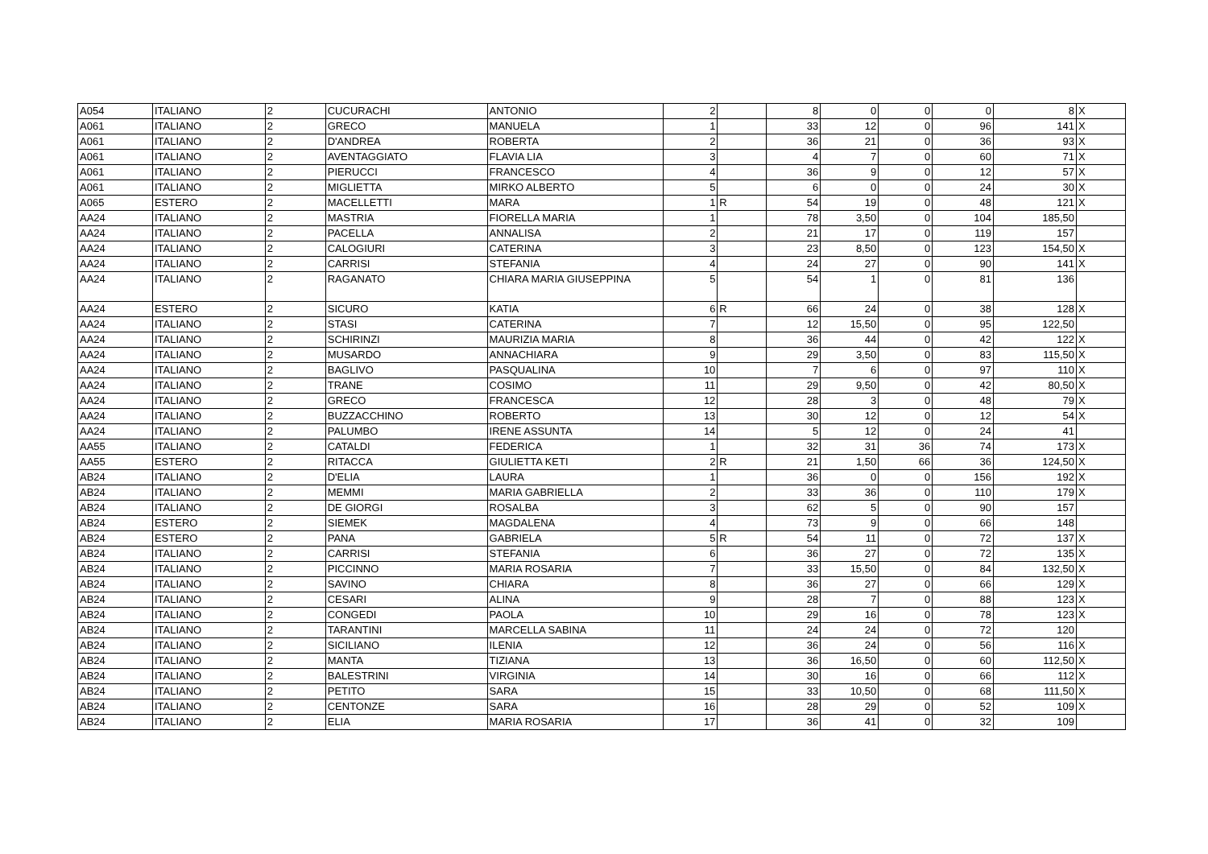| A054 | ITALIANO | 2 | CUCURACHI | ANTONIO | 2 | | 8 | 0 | 0 | 0 | 8 | X |
| A061 | ITALIANO | 2 | GRECO | MANUELA | 1 | | 33 | 12 | 0 | 96 | 141 | X |
| A061 | ITALIANO | 2 | D'ANDREA | ROBERTA | 2 | | 36 | 21 | 0 | 36 | 93 | X |
| A061 | ITALIANO | 2 | AVENTAGGIATO | FLAVIA LIA | 3 | | 4 | 7 | 0 | 60 | 71 | X |
| A061 | ITALIANO | 2 | PIERUCCI | FRANCESCO | 4 | | 36 | 9 | 0 | 12 | 57 | X |
| A061 | ITALIANO | 2 | MIGLIETTA | MIRKO ALBERTO | 5 | | 6 | 0 | 0 | 24 | 30 | X |
| A065 | ESTERO | 2 | MACELLETTI | MARA | 1 | R | 54 | 19 | 0 | 48 | 121 | X |
| AA24 | ITALIANO | 2 | MASTRIA | FIORELLA MARIA | 1 | | 78 | 3,50 | 0 | 104 | 185,50 | |
| AA24 | ITALIANO | 2 | PACELLA | ANNALISA | 2 | | 21 | 17 | 0 | 119 | 157 | |
| AA24 | ITALIANO | 2 | CALOGIURI | CATERINA | 3 | | 23 | 8,50 | 0 | 123 | 154,50 | X |
| AA24 | ITALIANO | 2 | CARRISI | STEFANIA | 4 | | 24 | 27 | 0 | 90 | 141 | X |
| AA24 | ITALIANO | 2 | RAGANATO | CHIARA MARIA GIUSEPPINA | 5 | | 54 | 1 | 0 | 81 | 136 | |
| AA24 | ESTERO | 2 | SICURO | KATIA | 6 | R | 66 | 24 | 0 | 38 | 128 | X |
| AA24 | ITALIANO | 2 | STASI | CATERINA | 7 | | 12 | 15,50 | 0 | 95 | 122,50 | |
| AA24 | ITALIANO | 2 | SCHIRINZI | MAURIZIA MARIA | 8 | | 36 | 44 | 0 | 42 | 122 | X |
| AA24 | ITALIANO | 2 | MUSARDO | ANNACHIARA | 9 | | 29 | 3,50 | 0 | 83 | 115,50 | X |
| AA24 | ITALIANO | 2 | BAGLIVO | PASQUALINA | 10 | | 7 | 6 | 0 | 97 | 110 | X |
| AA24 | ITALIANO | 2 | TRANE | COSIMO | 11 | | 29 | 9,50 | 0 | 42 | 80,50 | X |
| AA24 | ITALIANO | 2 | GRECO | FRANCESCA | 12 | | 28 | 3 | 0 | 48 | 79 | X |
| AA24 | ITALIANO | 2 | BUZZACCHINO | ROBERTO | 13 | | 30 | 12 | 0 | 12 | 54 | X |
| AA24 | ITALIANO | 2 | PALUMBO | IRENE ASSUNTA | 14 | | 5 | 12 | 0 | 24 | 41 | |
| AA55 | ITALIANO | 2 | CATALDI | FEDERICA | 1 | | 32 | 31 | 36 | 74 | 173 | X |
| AA55 | ESTERO | 2 | RITACCA | GIULIETTA KETI | 2 | R | 21 | 1,50 | 66 | 36 | 124,50 | X |
| AB24 | ITALIANO | 2 | D'ELIA | LAURA | 1 | | 36 | 0 | 0 | 156 | 192 | X |
| AB24 | ITALIANO | 2 | MEMMI | MARIA GABRIELLA | 2 | | 33 | 36 | 0 | 110 | 179 | X |
| AB24 | ITALIANO | 2 | DE GIORGI | ROSALBA | 3 | | 62 | 5 | 0 | 90 | 157 | |
| AB24 | ESTERO | 2 | SIEMEK | MAGDALENA | 4 | | 73 | 9 | 0 | 66 | 148 | |
| AB24 | ESTERO | 2 | PANA | GABRIELA | 5 | R | 54 | 11 | 0 | 72 | 137 | X |
| AB24 | ITALIANO | 2 | CARRISI | STEFANIA | 6 | | 36 | 27 | 0 | 72 | 135 | X |
| AB24 | ITALIANO | 2 | PICCINNO | MARIA ROSARIA | 7 | | 33 | 15,50 | 0 | 84 | 132,50 | X |
| AB24 | ITALIANO | 2 | SAVINO | CHIARA | 8 | | 36 | 27 | 0 | 66 | 129 | X |
| AB24 | ITALIANO | 2 | CESARI | ALINA | 9 | | 28 | 7 | 0 | 88 | 123 | X |
| AB24 | ITALIANO | 2 | CONGEDI | PAOLA | 10 | | 29 | 16 | 0 | 78 | 123 | X |
| AB24 | ITALIANO | 2 | TARANTINI | MARCELLA SABINA | 11 | | 24 | 24 | 0 | 72 | 120 | |
| AB24 | ITALIANO | 2 | SICILIANO | ILENIA | 12 | | 36 | 24 | 0 | 56 | 116 | X |
| AB24 | ITALIANO | 2 | MANTA | TIZIANA | 13 | | 36 | 16,50 | 0 | 60 | 112,50 | X |
| AB24 | ITALIANO | 2 | BALESTRINI | VIRGINIA | 14 | | 30 | 16 | 0 | 66 | 112 | X |
| AB24 | ITALIANO | 2 | PETITO | SARA | 15 | | 33 | 10,50 | 0 | 68 | 111,50 | X |
| AB24 | ITALIANO | 2 | CENTONZE | SARA | 16 | | 28 | 29 | 0 | 52 | 109 | X |
| AB24 | ITALIANO | 2 | ELIA | MARIA ROSARIA | 17 | | 36 | 41 | 0 | 32 | 109 | |